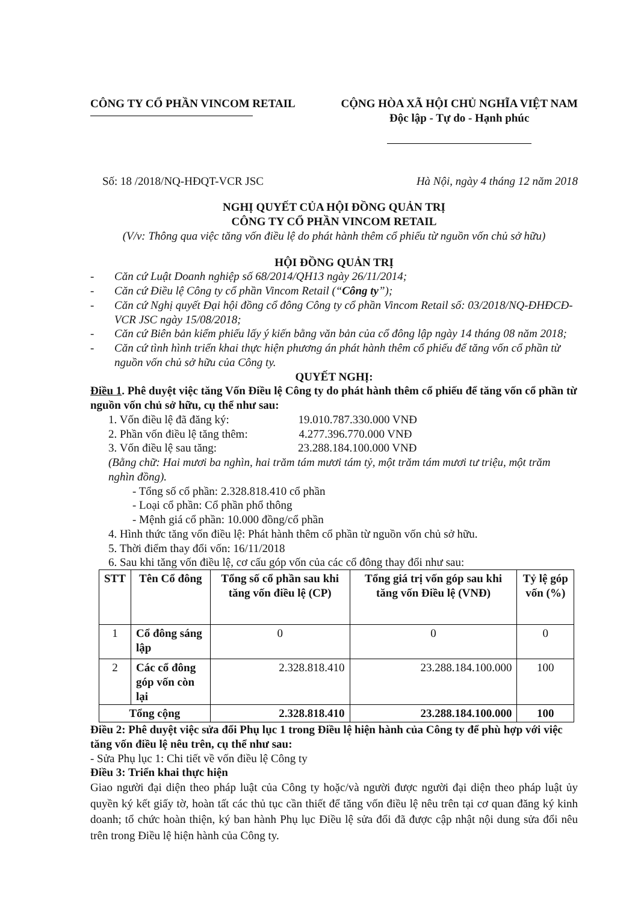CÔNG TY CỔ PHẦN VINCOM RETAIL CỘNG HÒA XÃ HỘI CHỦ NGHĨA VIỆT NAM
Độc lập - Tự do - Hạnh phúc
Số: 18 /2018/NQ-HĐQT-VCR JSC Hà Nội, ngày 4 tháng 12 năm 2018
NGHỊ QUYẾT CỦA HỘI ĐỒNG QUẢN TRỊ
CÔNG TY CỔ PHẦN VINCOM RETAIL
(V/v: Thông qua việc tăng vốn điều lệ do phát hành thêm cổ phiếu từ nguồn vốn chủ sở hữu)
HỘI ĐỒNG QUẢN TRỊ
- Căn cứ Luật Doanh nghiệp số 68/2014/QH13 ngày 26/11/2014;
- Căn cứ Điều lệ Công ty cổ phần Vincom Retail (“Công ty”);
- Căn cứ Nghị quyết Đại hội đồng cổ đông Công ty cổ phần Vincom Retail số: 03/2018/NQ-ĐHĐCĐ-VCR JSC ngày 15/08/2018;
- Căn cứ Biên bản kiểm phiếu lấy ý kiến bằng văn bản của cổ đông lập ngày 14 tháng 08 năm 2018;
- Căn cứ tình hình triển khai thực hiện phương án phát hành thêm cổ phiếu để tăng vốn cổ phần từ nguồn vốn chủ sở hữu của Công ty.
QUYẾT NGHỊ:
Điều 1. Phê duyệt việc tăng Vốn Điều lệ Công ty do phát hành thêm cổ phiếu để tăng vốn cổ phần từ nguồn vốn chủ sở hữu, cụ thể như sau:
1. Vốn điều lệ đã đăng ký: 19.010.787.330.000 VNĐ
2. Phần vốn điều lệ tăng thêm: 4.277.396.770.000 VNĐ
3. Vốn điều lệ sau tăng: 23.288.184.100.000 VNĐ
(Bằng chữ: Hai mươi ba nghìn, hai trăm tám mươi tám tỷ, một trăm tám mươi tư triệu, một trăm nghìn đồng).
- Tổng số cổ phần: 2.328.818.410 cổ phần
- Loại cổ phần: Cổ phần phổ thông
- Mệnh giá cổ phần: 10.000 đồng/cổ phần
4. Hình thức tăng vốn điều lệ: Phát hành thêm cổ phần từ nguồn vốn chủ sở hữu.
5. Thời điểm thay đổi vốn: 16/11/2018
6. Sau khi tăng vốn điều lệ, cơ cấu góp vốn của các cổ đông thay đổi như sau:
| STT | Tên Cổ đông | Tổng số cổ phần sau khi tăng vốn điều lệ (CP) | Tổng giá trị vốn góp sau khi tăng vốn Điều lệ (VNĐ) | Tỷ lệ góp vốn (%) |
| --- | --- | --- | --- | --- |
| 1 | Cổ đông sáng lập | 0 | 0 | 0 |
| 2 | Các cổ đông góp vốn còn lại | 2.328.818.410 | 23.288.184.100.000 | 100 |
| Tổng cộng | | 2.328.818.410 | 23.288.184.100.000 | 100 |
Điều 2: Phê duyệt việc sửa đổi Phụ lục 1 trong Điều lệ hiện hành của Công ty để phù hợp với việc tăng vốn điều lệ nêu trên, cụ thể như sau:
- Sửa Phụ lục 1: Chi tiết về vốn điều lệ Công ty
Điều 3: Triển khai thực hiện
Giao người đại diện theo pháp luật của Công ty hoặc/và người được người đại diện theo pháp luật ủy quyền ký kết giấy tờ, hoàn tất các thủ tục cần thiết để tăng vốn điều lệ nêu trên tại cơ quan đăng ký kinh doanh; tổ chức hoàn thiện, ký ban hành Phụ lục Điều lệ sửa đổi đã được cập nhật nội dung sửa đổi nêu trên trong Điều lệ hiện hành của Công ty.